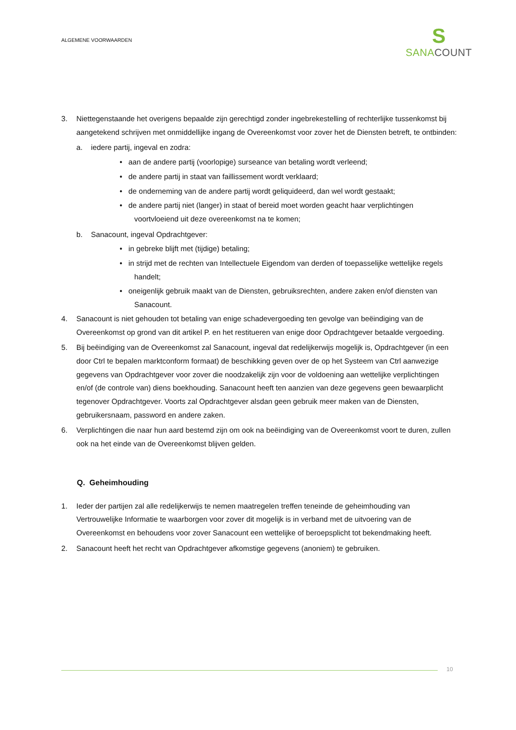ALGEMENE VOORWAARDEN
S
SANA COUNT
3. Niettegenstaande het overigens bepaalde zijn gerechtigd zonder ingebrekestelling of rechterlijke tussenkomst bij aangetekend schrijven met onmiddellijke ingang de Overeenkomst voor zover het de Diensten betreft, te ontbinden:
a. iedere partij, ingeval en zodra:
• aan de andere partij (voorlopige) surseance van betaling wordt verleend;
• de andere partij in staat van faillissement wordt verklaard;
• de onderneming van de andere partij wordt geliquideerd, dan wel wordt gestaakt;
• de andere partij niet (langer) in staat of bereid moet worden geacht haar verplichtingen voortvloeiend uit deze overeenkomst na te komen;
b. Sanacount, ingeval Opdrachtgever:
• in gebreke blijft met (tijdige) betaling;
• in strijd met de rechten van Intellectuele Eigendom van derden of toepasselijke wettelijke regels handelt;
• oneigenlijk gebruik maakt van de Diensten, gebruiksrechten, andere zaken en/of diensten van Sanacount.
4. Sanacount is niet gehouden tot betaling van enige schadevergoeding ten gevolge van beëindiging van de Overeenkomst op grond van dit artikel P. en het restitueren van enige door Opdrachtgever betaalde vergoeding.
5. Bij beëindiging van de Overeenkomst zal Sanacount, ingeval dat redelijkerwijs mogelijk is, Opdrachtgever (in een door Ctrl te bepalen marktconform formaat) de beschikking geven over de op het Systeem van Ctrl aanwezige gegevens van Opdrachtgever voor zover die noodzakelijk zijn voor de voldoening aan wettelijke verplichtingen en/of (de controle van) diens boekhouding. Sanacount heeft ten aanzien van deze gegevens geen bewaarplicht tegenover Opdrachtgever. Voorts zal Opdrachtgever alsdan geen gebruik meer maken van de Diensten, gebruikersnaam, password en andere zaken.
6. Verplichtingen die naar hun aard bestemd zijn om ook na beëindiging van de Overeenkomst voort te duren, zullen ook na het einde van de Overeenkomst blijven gelden.
Q. Geheimhouding
1. Ieder der partijen zal alle redelijkerwijs te nemen maatregelen treffen teneinde de geheimhouding van Vertrouwelijke Informatie te waarborgen voor zover dit mogelijk is in verband met de uitvoering van de Overeenkomst en behoudens voor zover Sanacount een wettelijke of beroepsplicht tot bekendmaking heeft.
2. Sanacount heeft het recht van Opdrachtgever afkomstige gegevens (anoniem) te gebruiken.
10